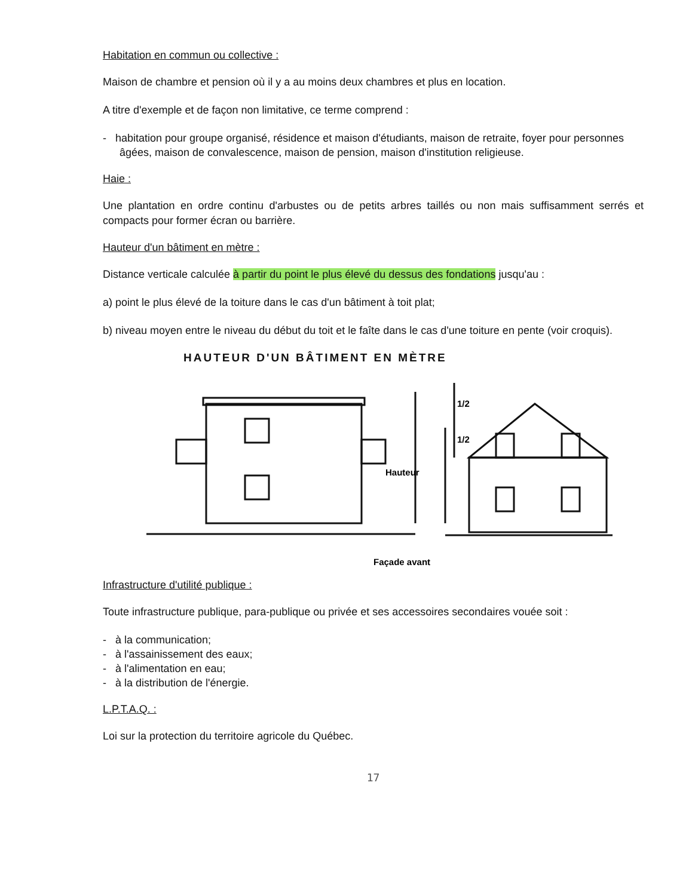Habitation en commun ou collective :
Maison de chambre et pension où il y a au moins deux chambres et plus en location.
A titre d'exemple et de façon non limitative, ce terme comprend :
- habitation pour groupe organisé, résidence et maison d'étudiants, maison de retraite, foyer pour personnes âgées, maison de convalescence, maison de pension, maison d'institution religieuse.
Haie :
Une plantation en ordre continu d'arbustes ou de petits arbres taillés ou non mais suffisamment serrés et compacts pour former écran ou barrière.
Hauteur d'un bâtiment en mètre :
Distance verticale calculée à partir du point le plus élevé du dessus des fondations jusqu'au :
a) point le plus élevé de la toiture dans le cas d'un bâtiment à toit plat;
b) niveau moyen entre le niveau du début du toit et le faîte dans le cas d'une toiture en pente (voir croquis).
HAUTEUR D'UN BÂTIMENT EN MÈTRE
Hauteur
1/2
1/2
Façade avant
Infrastructure d'utilité publique :
Toute infrastructure publique, para-publique ou privée et ses accessoires secondaires vouée soit :
- à la communication;
- à l'assainissement des eaux;
- à l'alimentation en eau;
- à la distribution de l'énergie.
L.P.T.A.Q. :
Loi sur la protection du territoire agricole du Québec.
17